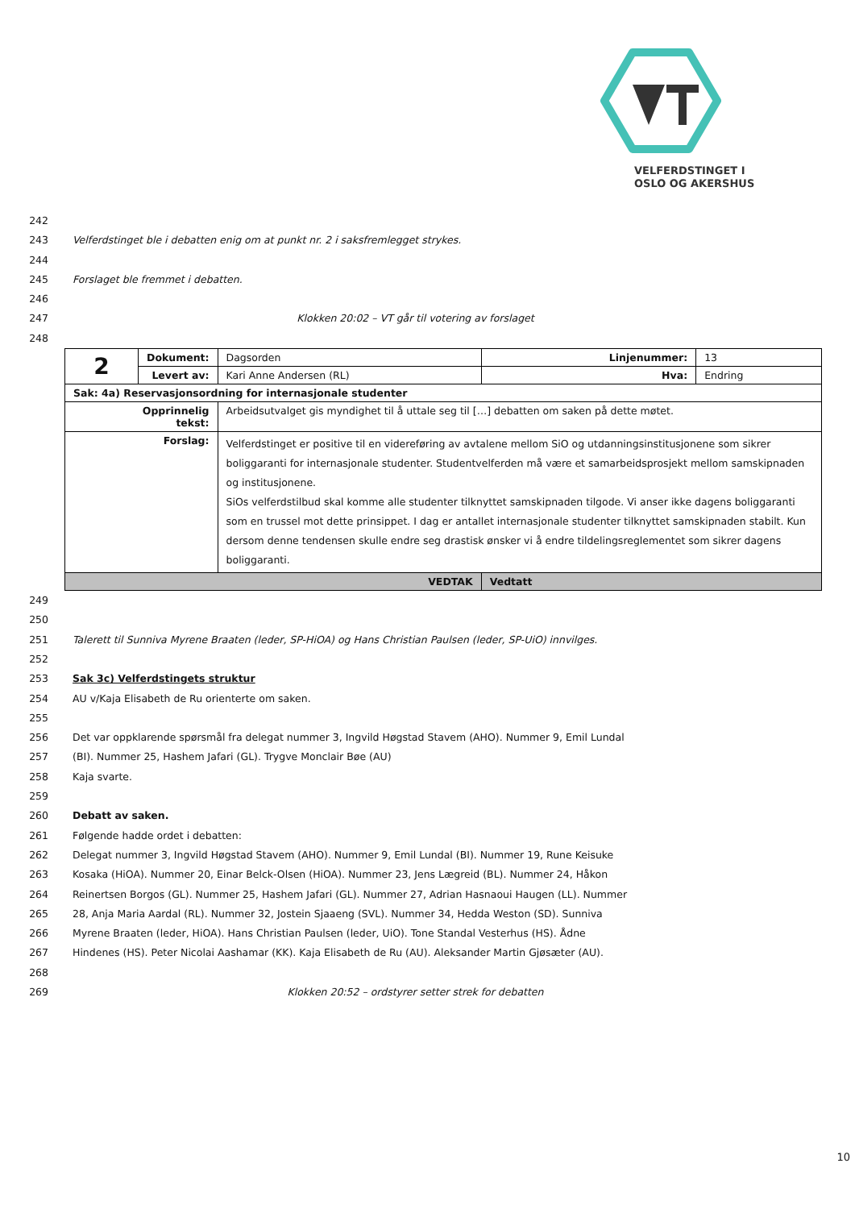VELFERDSTINGET I
OSLO OG AKERSHUS
242
243 Velferdstinget ble i debatten enig om at punkt nr. 2 i saksfremlegget strykes.
244
245 Forslaget ble fremmet i debatten.
246
247 Klokken 20:02 – VT går til votering av forslaget
248
| 2 | Dokument: | Dagsorden | Linjenummer: | 13 |
| | Levert av: | Kari Anne Andersen (RL) | Hva: | Endring |
| Sak: 4a) Reservasjonsordning for internasjonale studenter | | | | |
| Opprinnelig tekst: | | Arbeidsutvalget gis myndighet til å uttale seg til […] debatten om saken på dette møtet. | | |
| Forslag: | | Velferdstinget er positive til en videreføring av avtalene mellom SiO og utdanningsinstitusjonene som sikrer boliggaranti for internasjonale studenter. Studentvelferden må være et samarbeidsprosjekt mellom samskipnaden og institusjonene. SiOs velferdstilbud skal komme alle studenter tilknyttet samskipnaden tilgode. Vi anser ikke dagens boliggaranti som en trussel mot dette prinsippet. I dag er antallet internasjonale studenter tilknyttet samskipnaden stabilt. Kun dersom denne tendensen skulle endre seg drastisk ønsker vi å endre tildelingsreglementet som sikrer dagens boliggaranti. | | |
| VEDTAK | | | Vedtatt | |
249
250
251 Talerett til Sunniva Myrene Braaten (leder, SP-HiOA) og Hans Christian Paulsen (leder, SP-UiO) innvilges.
252
253 Sak 3c) Velferdstingets struktur
254 AU v/Kaja Elisabeth de Ru orienterte om saken.
255
256 Det var oppklarende spørsmål fra delegat nummer 3, Ingvild Høgstad Stavem (AHO). Nummer 9, Emil Lundal
257 (BI). Nummer 25, Hashem Jafari (GL). Trygve Monclair Bøe (AU)
258 Kaja svarte.
259
260 Debatt av saken.
261 Følgende hadde ordet i debatten:
262 Delegat nummer 3, Ingvild Høgstad Stavem (AHO). Nummer 9, Emil Lundal (BI). Nummer 19, Rune Keisuke
263 Kosaka (HiOA). Nummer 20, Einar Belck-Olsen (HiOA). Nummer 23, Jens Lægreid (BL). Nummer 24, Håkon
264 Reinertsen Borgos (GL). Nummer 25, Hashem Jafari (GL). Nummer 27, Adrian Hasnaoui Haugen (LL). Nummer
265 28, Anja Maria Aardal (RL). Nummer 32, Jostein Sjaaeng (SVL). Nummer 34, Hedda Weston (SD). Sunniva
266 Myrene Braaten (leder, HiOA). Hans Christian Paulsen (leder, UiO). Tone Standal Vesterhus (HS). Ådne
267 Hindenes (HS). Peter Nicolai Aashamar (KK). Kaja Elisabeth de Ru (AU). Aleksander Martin Gjøsæter (AU).
268
269 Klokken 20:52 – ordstyrer setter strek for debatten
10